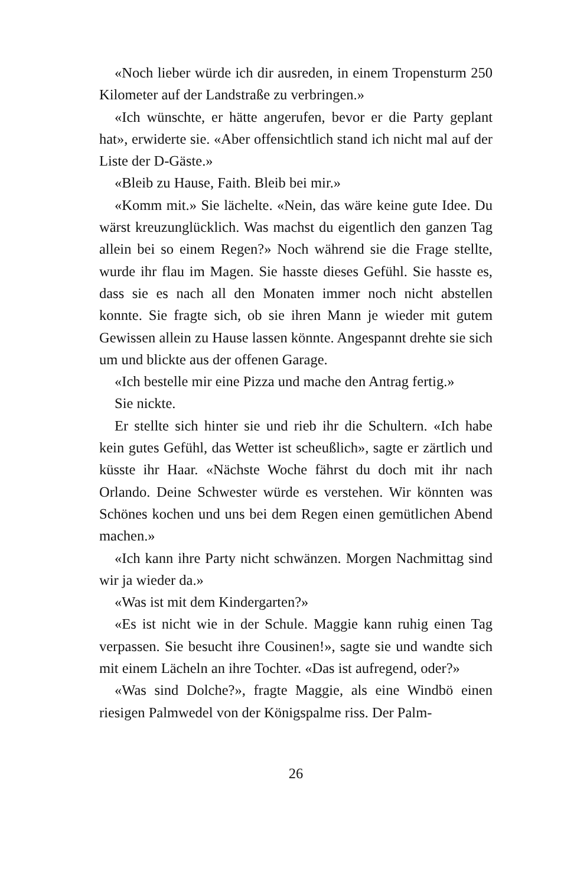«Noch lieber würde ich dir ausreden, in einem Tropensturm 250 Kilometer auf der Landstraße zu verbringen.»
«Ich wünschte, er hätte angerufen, bevor er die Party geplant hat», erwiderte sie. «Aber offensichtlich stand ich nicht mal auf der Liste der D-Gäste.»
«Bleib zu Hause, Faith. Bleib bei mir.»
«Komm mit.» Sie lächelte. «Nein, das wäre keine gute Idee. Du wärst kreuzunglücklich. Was machst du eigentlich den ganzen Tag allein bei so einem Regen?» Noch während sie die Frage stellte, wurde ihr flau im Magen. Sie hasste dieses Gefühl. Sie hasste es, dass sie es nach all den Monaten immer noch nicht abstellen konnte. Sie fragte sich, ob sie ihren Mann je wieder mit gutem Gewissen allein zu Hause lassen könnte. Angespannt drehte sie sich um und blickte aus der offenen Garage.
«Ich bestelle mir eine Pizza und mache den Antrag fertig.»
Sie nickte.
Er stellte sich hinter sie und rieb ihr die Schultern. «Ich habe kein gutes Gefühl, das Wetter ist scheußlich», sagte er zärtlich und küsste ihr Haar. «Nächste Woche fährst du doch mit ihr nach Orlando. Deine Schwester würde es verstehen. Wir könnten was Schönes kochen und uns bei dem Regen einen gemütlichen Abend machen.»
«Ich kann ihre Party nicht schwänzen. Morgen Nachmittag sind wir ja wieder da.»
«Was ist mit dem Kindergarten?»
«Es ist nicht wie in der Schule. Maggie kann ruhig einen Tag verpassen. Sie besucht ihre Cousinen!», sagte sie und wandte sich mit einem Lächeln an ihre Tochter. «Das ist aufregend, oder?»
«Was sind Dolche?», fragte Maggie, als eine Windbö einen riesigen Palmwedel von der Königspalme riss. Der Palm-
26